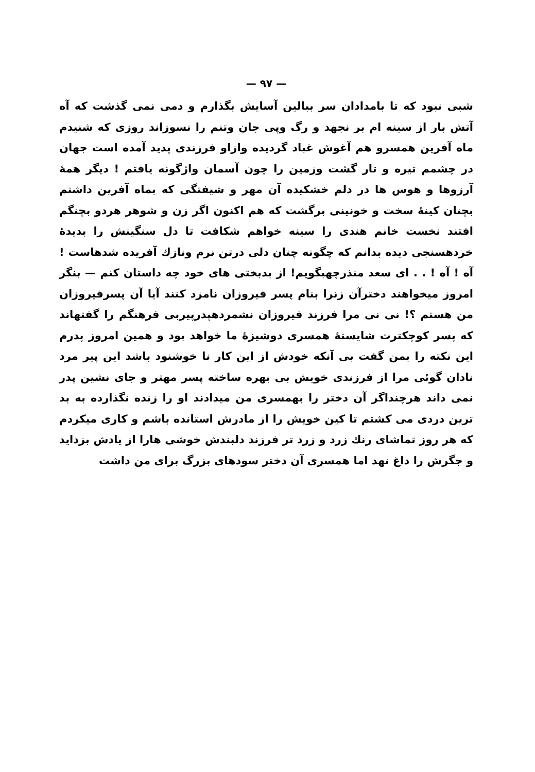— ۹۷ —
شبی نبود که تا بامدادان سر ببالین آسایش بگذارم و دمی نمی گذشت که آه آتش بار از سینه ام بر نجهد و رگ وپی جان وتنم را نسوزاند روزی که شنیدم ماه آفرین همسرو هم آغوش غباد گردیده وازاو فرزندی پدید آمده است جهان در چشمم تیره و تار گشت وزمین را چون آسمان واژگونه یافتم ! دیگر همهٔ آرزوها و هوس ها در دلم خشکیده آن مهر و شیفتگی که بماه آفرین داشتم بچنان کینهٔ سخت و خونینی برگشت که هم اکنون اگر زن و شوهر هردو بچنگم افتند نخست خانم هندی را سینه خواهم شکافت تا دل سنگینش را بدیدهٔ خردهسنجی دیده بدانم که چگونه چنان دلی درتن نرم ونازك آفریده شدهاست ! آه ! آه ! . . ای سعد منذرچهبگویم! از بدبختی های خود چه داستان کنم — بنگر امروز میخواهند دخترآن زنرا بنام پسر فیروزان نامزد کنند آیا آن پسرفیروزان من هستم ؟! نی نی مرا فرزند فیروزان نشمردهپدرپیربی فرهنگم را گفتهاند که پسر کوچکترت شایستهٔ همسری دوشیزهٔ ما خواهد بود و همین امروز پدرم این نکته را بمن گفت بی آنکه خودش از این کار نا خوشنود باشد این پیر مرد نادان گوئی مرا از فرزندی خویش بی بهره ساخته پسر مهتر و جای نشین پدر نمی داند هرچنداگر آن دختر را بهمسری من میدادند او را زنده نگذارده به بد ترین دردی می کشتم تا کین خویش را از مادرش استانده باشم و کاری میکردم که هر روز تماشای رنك زرد و زرد تر فرزند دلبندش خوشی هارا از یادش بزداید و جگرش را داغ نهد اما همسری آن دختر سودهای بزرگ برای من داشت